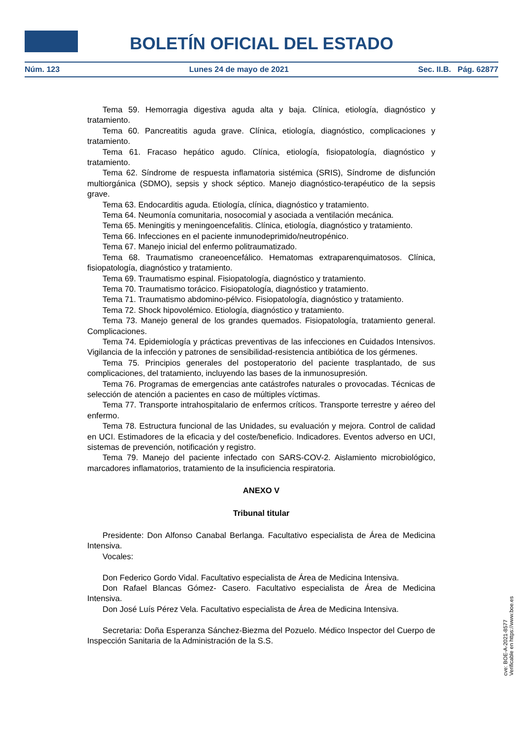BOLETÍN OFICIAL DEL ESTADO
Núm. 123 Lunes 24 de mayo de 2021 Sec. II.B. Pág. 62877
Tema 59. Hemorragia digestiva aguda alta y baja. Clínica, etiología, diagnóstico y tratamiento.
Tema 60. Pancreatitis aguda grave. Clínica, etiología, diagnóstico, complicaciones y tratamiento.
Tema 61. Fracaso hepático agudo. Clínica, etiología, fisiopatología, diagnóstico y tratamiento.
Tema 62. Síndrome de respuesta inflamatoria sistémica (SRIS), Síndrome de disfunción multiorgánica (SDMO), sepsis y shock séptico. Manejo diagnóstico-terapéutico de la sepsis grave.
Tema 63. Endocarditis aguda. Etiología, clínica, diagnóstico y tratamiento.
Tema 64. Neumonía comunitaria, nosocomial y asociada a ventilación mecánica.
Tema 65. Meningitis y meningoencefalitis. Clínica, etiología, diagnóstico y tratamiento.
Tema 66. Infecciones en el paciente inmunodeprimido/neutropénico.
Tema 67. Manejo inicial del enfermo politraumatizado.
Tema 68. Traumatismo craneoencefálico. Hematomas extraparenquimatosos. Clínica, fisiopatología, diagnóstico y tratamiento.
Tema 69. Traumatismo espinal. Fisiopatología, diagnóstico y tratamiento.
Tema 70. Traumatismo torácico. Fisiopatología, diagnóstico y tratamiento.
Tema 71. Traumatismo abdomino-pélvico. Fisiopatología, diagnóstico y tratamiento.
Tema 72. Shock hipovolémico. Etiología, diagnóstico y tratamiento.
Tema 73. Manejo general de los grandes quemados. Fisiopatología, tratamiento general. Complicaciones.
Tema 74. Epidemiología y prácticas preventivas de las infecciones en Cuidados Intensivos. Vigilancia de la infección y patrones de sensibilidad-resistencia antibiótica de los gérmenes.
Tema 75. Principios generales del postoperatorio del paciente trasplantado, de sus complicaciones, del tratamiento, incluyendo las bases de la inmunosupresión.
Tema 76. Programas de emergencias ante catástrofes naturales o provocadas. Técnicas de selección de atención a pacientes en caso de múltiples víctimas.
Tema 77. Transporte intrahospitalario de enfermos críticos. Transporte terrestre y aéreo del enfermo.
Tema 78. Estructura funcional de las Unidades, su evaluación y mejora. Control de calidad en UCI. Estimadores de la eficacia y del coste/beneficio. Indicadores. Eventos adverso en UCI, sistemas de prevención, notificación y registro.
Tema 79. Manejo del paciente infectado con SARS-COV-2. Aislamiento microbiológico, marcadores inflamatorios, tratamiento de la insuficiencia respiratoria.
ANEXO V
Tribunal titular
Presidente: Don Alfonso Canabal Berlanga. Facultativo especialista de Área de Medicina Intensiva.
Vocales:
Don Federico Gordo Vidal. Facultativo especialista de Área de Medicina Intensiva.
Don Rafael Blancas Gómez- Casero. Facultativo especialista de Área de Medicina Intensiva.
Don José Luís Pérez Vela. Facultativo especialista de Área de Medicina Intensiva.
Secretaria: Doña Esperanza Sánchez-Biezma del Pozuelo. Médico Inspector del Cuerpo de Inspección Sanitaria de la Administración de la S.S.
cve: BOE-A-2021-8577
Verificable en https://www.boe.es